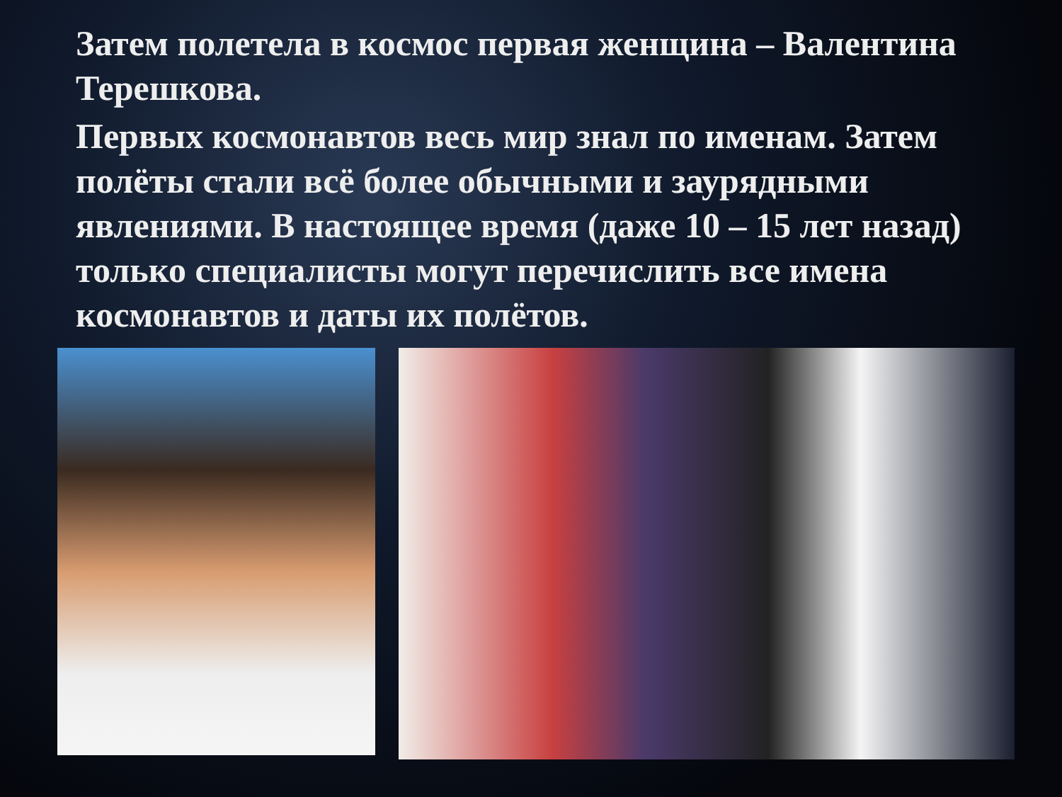Затем полетела в космос первая женщина – Валентина Терешкова.
Первых космонавтов весь мир знал по именам. Затем полёты стали всё более обычными и заурядными явлениями. В настоящее время (даже 10 – 15 лет назад) только специалисты могут перечислить все имена космонавтов и даты их полётов.